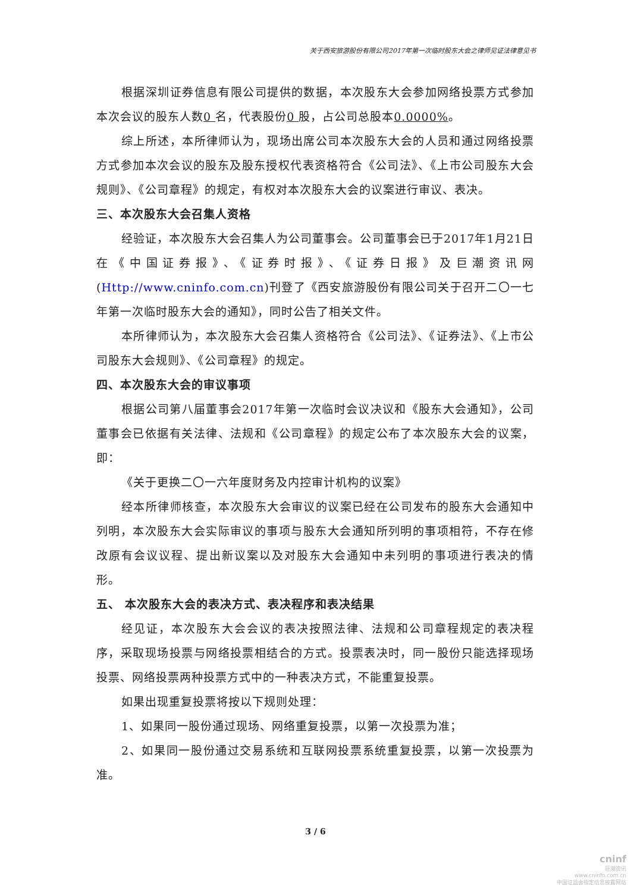关于西安旅游股份有限公司2017年第一次临时股东大会之律师见证法律意见书
根据深圳证券信息有限公司提供的数据，本次股东大会参加网络投票方式参加本次会议的股东人数0 名，代表股份0 股，占公司总股本0.0000%。
综上所述，本所律师认为，现场出席公司本次股东大会的人员和通过网络投票方式参加本次会议的股东及股东授权代表资格符合《公司法》、《上市公司股东大会规则》、《公司章程》的规定，有权对本次股东大会的议案进行审议、表决。
三、本次股东大会召集人资格
经验证，本次股东大会召集人为公司董事会。公司董事会已于2017年1月21日在《中国证券报》、《证券时报》、《证券日报》及巨潮资讯网(Http://www.cninfo.com.cn)刊登了《西安旅游股份有限公司关于召开二〇一七年第一次临时股东大会的通知》，同时公告了相关文件。
本所律师认为，本次股东大会召集人资格符合《公司法》、《证券法》、《上市公司股东大会规则》、《公司章程》的规定。
四、本次股东大会的审议事项
根据公司第八届董事会2017年第一次临时会议决议和《股东大会通知》，公司董事会已依据有关法律、法规和《公司章程》的规定公布了本次股东大会的议案，即：
《关于更换二〇一六年度财务及内控审计机构的议案》
经本所律师核查，本次股东大会审议的议案已经在公司发布的股东大会通知中列明，本次股东大会实际审议的事项与股东大会通知所列明的事项相符，不存在修改原有会议议程、提出新议案以及对股东大会通知中未列明的事项进行表决的情形。
五、 本次股东大会的表决方式、表决程序和表决结果
经见证，本次股东大会会议的表决按照法律、法规和公司章程规定的表决程序，采取现场投票与网络投票相结合的方式。投票表决时，同一股份只能选择现场投票、网络投票两种投票方式中的一种表决方式，不能重复投票。
如果出现重复投票将按以下规则处理：
1、如果同一股份通过现场、网络重复投票，以第一次投票为准；
2、如果同一股份通过交易系统和互联网投票系统重复投票，以第一次投票为准。
3 / 6
cninf
巨潮资讯
www.cninfo.com.cn
中国证监会指定信息披露网站